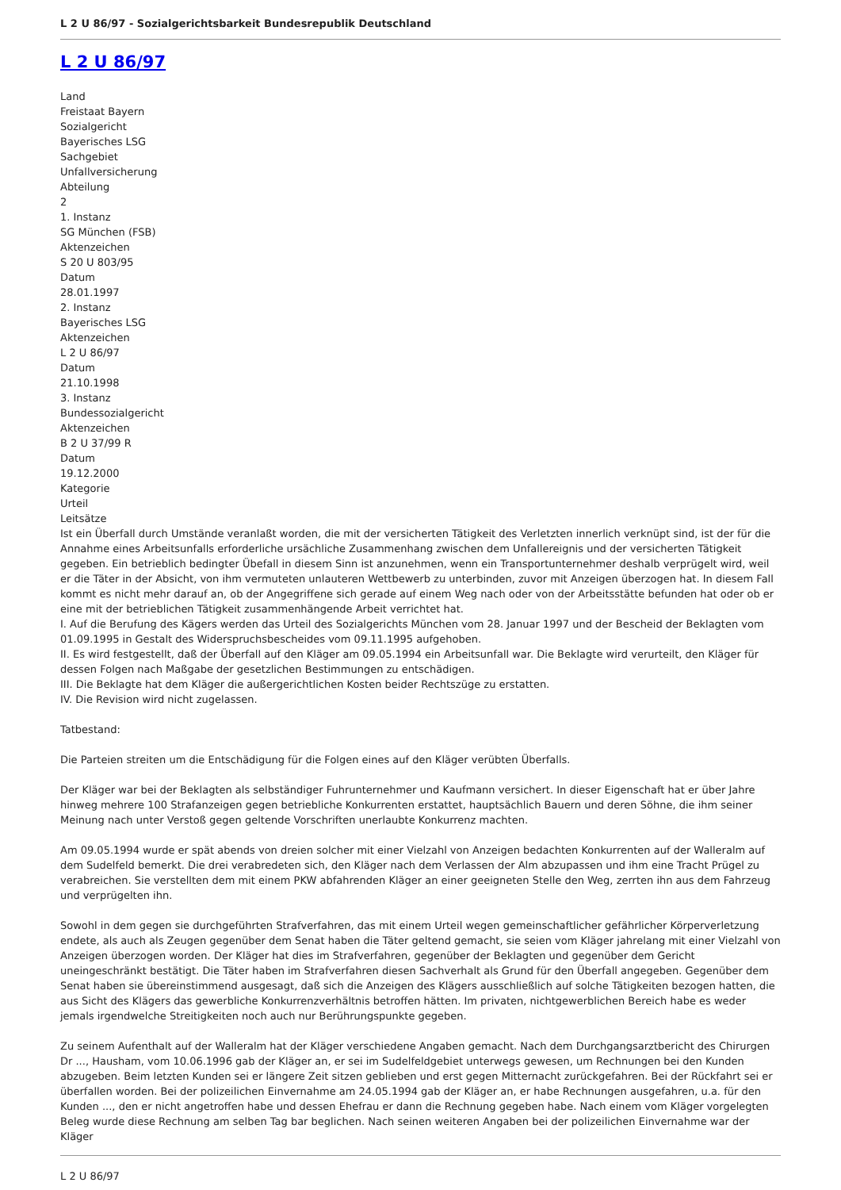L 2 U 86/97 - Sozialgerichtsbarkeit Bundesrepublik Deutschland
L 2 U 86/97
Land
Freistaat Bayern
Sozialgericht
Bayerisches LSG
Sachgebiet
Unfallversicherung
Abteilung
2
1. Instanz
SG München (FSB)
Aktenzeichen
S 20 U 803/95
Datum
28.01.1997
2. Instanz
Bayerisches LSG
Aktenzeichen
L 2 U 86/97
Datum
21.10.1998
3. Instanz
Bundessozialgericht
Aktenzeichen
B 2 U 37/99 R
Datum
19.12.2000
Kategorie
Urteil
Leitsätze
Ist ein Überfall durch Umstände veranlaßt worden, die mit der versicherten Tätigkeit des Verletzten innerlich verknüpt sind, ist der für die Annahme eines Arbeitsunfalls erforderliche ursächliche Zusammenhang zwischen dem Unfallereignis und der versicherten Tätigkeit gegeben. Ein betrieblich bedingter Übefall in diesem Sinn ist anzunehmen, wenn ein Transportunternehmer deshalb verprügelt wird, weil er die Täter in der Absicht, von ihm vermuteten unlauteren Wettbewerb zu unterbinden, zuvor mit Anzeigen überzogen hat. In diesem Fall kommt es nicht mehr darauf an, ob der Angegriffene sich gerade auf einem Weg nach oder von der Arbeitsstätte befunden hat oder ob er eine mit der betrieblichen Tätigkeit zusammenhängende Arbeit verrichtet hat.
I. Auf die Berufung des Kägers werden das Urteil des Sozialgerichts München vom 28. Januar 1997 und der Bescheid der Beklagten vom 01.09.1995 in Gestalt des Widerspruchsbescheides vom 09.11.1995 aufgehoben.
II. Es wird festgestellt, daß der Überfall auf den Kläger am 09.05.1994 ein Arbeitsunfall war. Die Beklagte wird verurteilt, den Kläger für dessen Folgen nach Maßgabe der gesetzlichen Bestimmungen zu entschädigen.
III. Die Beklagte hat dem Kläger die außergerichtlichen Kosten beider Rechtszüge zu erstatten.
IV. Die Revision wird nicht zugelassen.
Tatbestand:
Die Parteien streiten um die Entschädigung für die Folgen eines auf den Kläger verübten Überfalls.
Der Kläger war bei der Beklagten als selbständiger Fuhrunternehmer und Kaufmann versichert. In dieser Eigenschaft hat er über Jahre hinweg mehrere 100 Strafanzeigen gegen betriebliche Konkurrenten erstattet, hauptsächlich Bauern und deren Söhne, die ihm seiner Meinung nach unter Verstoß gegen geltende Vorschriften unerlaubte Konkurrenz machten.
Am 09.05.1994 wurde er spät abends von dreien solcher mit einer Vielzahl von Anzeigen bedachten Konkurrenten auf der Walleralm auf dem Sudelfeld bemerkt. Die drei verabredeten sich, den Kläger nach dem Verlassen der Alm abzupassen und ihm eine Tracht Prügel zu verabreichen. Sie verstellten dem mit einem PKW abfahrenden Kläger an einer geeigneten Stelle den Weg, zerrten ihn aus dem Fahrzeug und verprügelten ihn.
Sowohl in dem gegen sie durchgeführten Strafverfahren, das mit einem Urteil wegen gemeinschaftlicher gefährlicher Körperverletzung endete, als auch als Zeugen gegenüber dem Senat haben die Täter geltend gemacht, sie seien vom Kläger jahrelang mit einer Vielzahl von Anzeigen überzogen worden. Der Kläger hat dies im Strafverfahren, gegenüber der Beklagten und gegenüber dem Gericht uneingeschränkt bestätigt. Die Täter haben im Strafverfahren diesen Sachverhalt als Grund für den Überfall angegeben. Gegenüber dem Senat haben sie übereinstimmend ausgesagt, daß sich die Anzeigen des Klägers ausschließlich auf solche Tätigkeiten bezogen hatten, die aus Sicht des Klägers das gewerbliche Konkurrenzverhältnis betroffen hätten. Im privaten, nichtgewerblichen Bereich habe es weder jemals irgendwelche Streitigkeiten noch auch nur Berührungspunkte gegeben.
Zu seinem Aufenthalt auf der Walleralm hat der Kläger verschiedene Angaben gemacht. Nach dem Durchgangsarztbericht des Chirurgen Dr ..., Hausham, vom 10.06.1996 gab der Kläger an, er sei im Sudelfeldgebiet unterwegs gewesen, um Rechnungen bei den Kunden abzugeben. Beim letzten Kunden sei er längere Zeit sitzen geblieben und erst gegen Mitternacht zurückgefahren. Bei der Rückfahrt sei er überfallen worden. Bei der polizeilichen Einvernahme am 24.05.1994 gab der Kläger an, er habe Rechnungen ausgefahren, u.a. für den Kunden ..., den er nicht angetroffen habe und dessen Ehefrau er dann die Rechnung gegeben habe. Nach einem vom Kläger vorgelegten Beleg wurde diese Rechnung am selben Tag bar beglichen. Nach seinen weiteren Angaben bei der polizeilichen Einvernahme war der Kläger
L 2 U 86/97